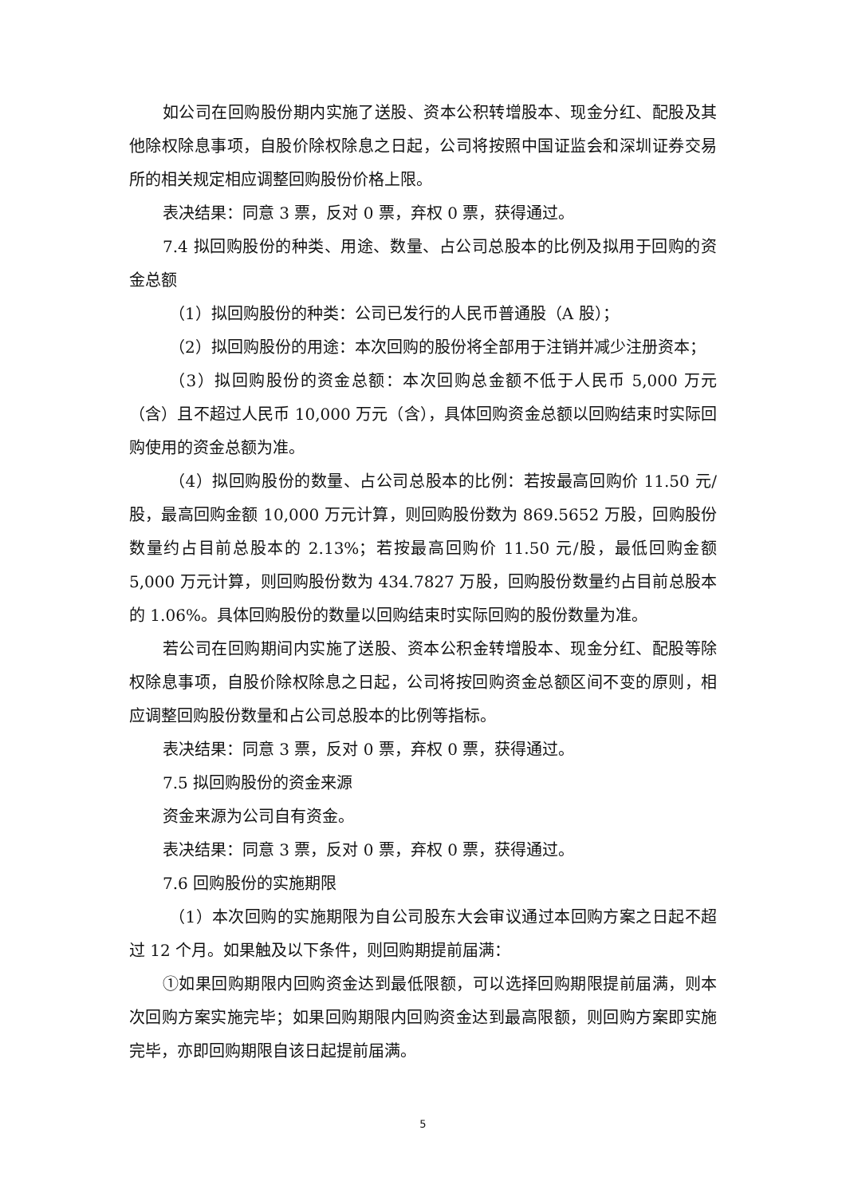如公司在回购股份期内实施了送股、资本公积转增股本、现金分红、配股及其他除权除息事项，自股价除权除息之日起，公司将按照中国证监会和深圳证券交易所的相关规定相应调整回购股份价格上限。
表决结果：同意 3 票，反对 0 票，弃权 0 票，获得通过。
7.4 拟回购股份的种类、用途、数量、占公司总股本的比例及拟用于回购的资金总额
（1）拟回购股份的种类：公司已发行的人民币普通股（A 股）；
（2）拟回购股份的用途：本次回购的股份将全部用于注销并减少注册资本；
（3）拟回购股份的资金总额：本次回购总金额不低于人民币 5,000 万元（含）且不超过人民币 10,000 万元（含），具体回购资金总额以回购结束时实际回购使用的资金总额为准。
（4）拟回购股份的数量、占公司总股本的比例：若按最高回购价 11.50 元/股，最高回购金额 10,000 万元计算，则回购股份数为 869.5652 万股，回购股份数量约占目前总股本的 2.13%；若按最高回购价 11.50 元/股，最低回购金额 5,000 万元计算，则回购股份数为 434.7827 万股，回购股份数量约占目前总股本的 1.06%。具体回购股份的数量以回购结束时实际回购的股份数量为准。
若公司在回购期间内实施了送股、资本公积金转增股本、现金分红、配股等除权除息事项，自股价除权除息之日起，公司将按回购资金总额区间不变的原则，相应调整回购股份数量和占公司总股本的比例等指标。
表决结果：同意 3 票，反对 0 票，弃权 0 票，获得通过。
7.5 拟回购股份的资金来源
资金来源为公司自有资金。
表决结果：同意 3 票，反对 0 票，弃权 0 票，获得通过。
7.6 回购股份的实施期限
（1）本次回购的实施期限为自公司股东大会审议通过本回购方案之日起不超过 12 个月。如果触及以下条件，则回购期提前届满：
①如果回购期限内回购资金达到最低限额，可以选择回购期限提前届满，则本次回购方案实施完毕；如果回购期限内回购资金达到最高限额，则回购方案即实施完毕，亦即回购期限自该日起提前届满。
5